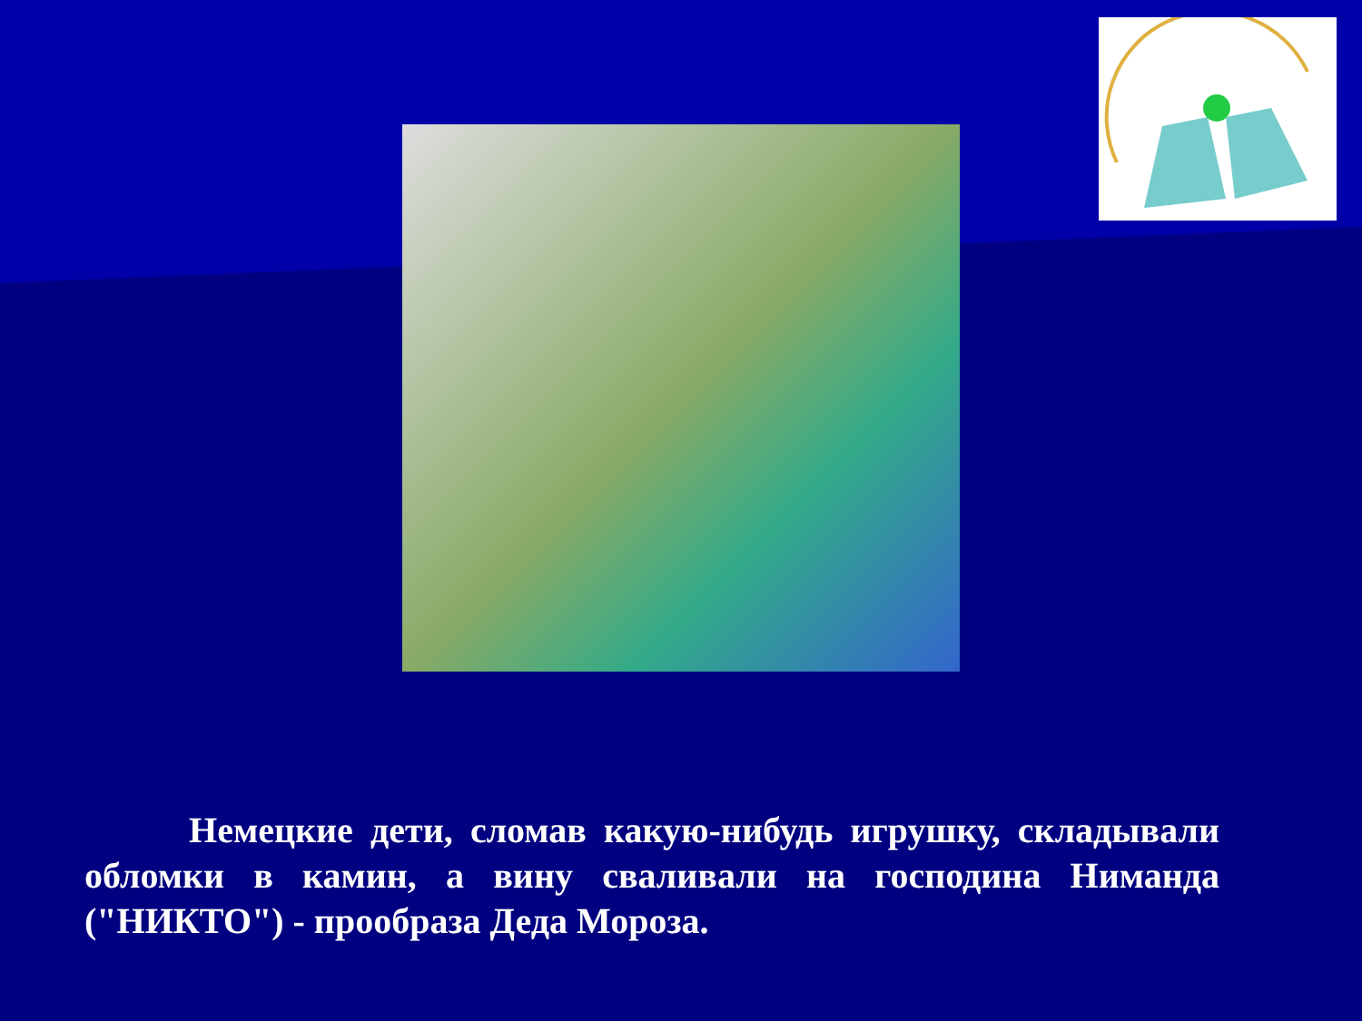Немецкие дети, сломав какую-нибудь игрушку, складывали обломки в камин, а вину сваливали на господина Ниманда ("НИКТО") - прообраза Деда Мороза.